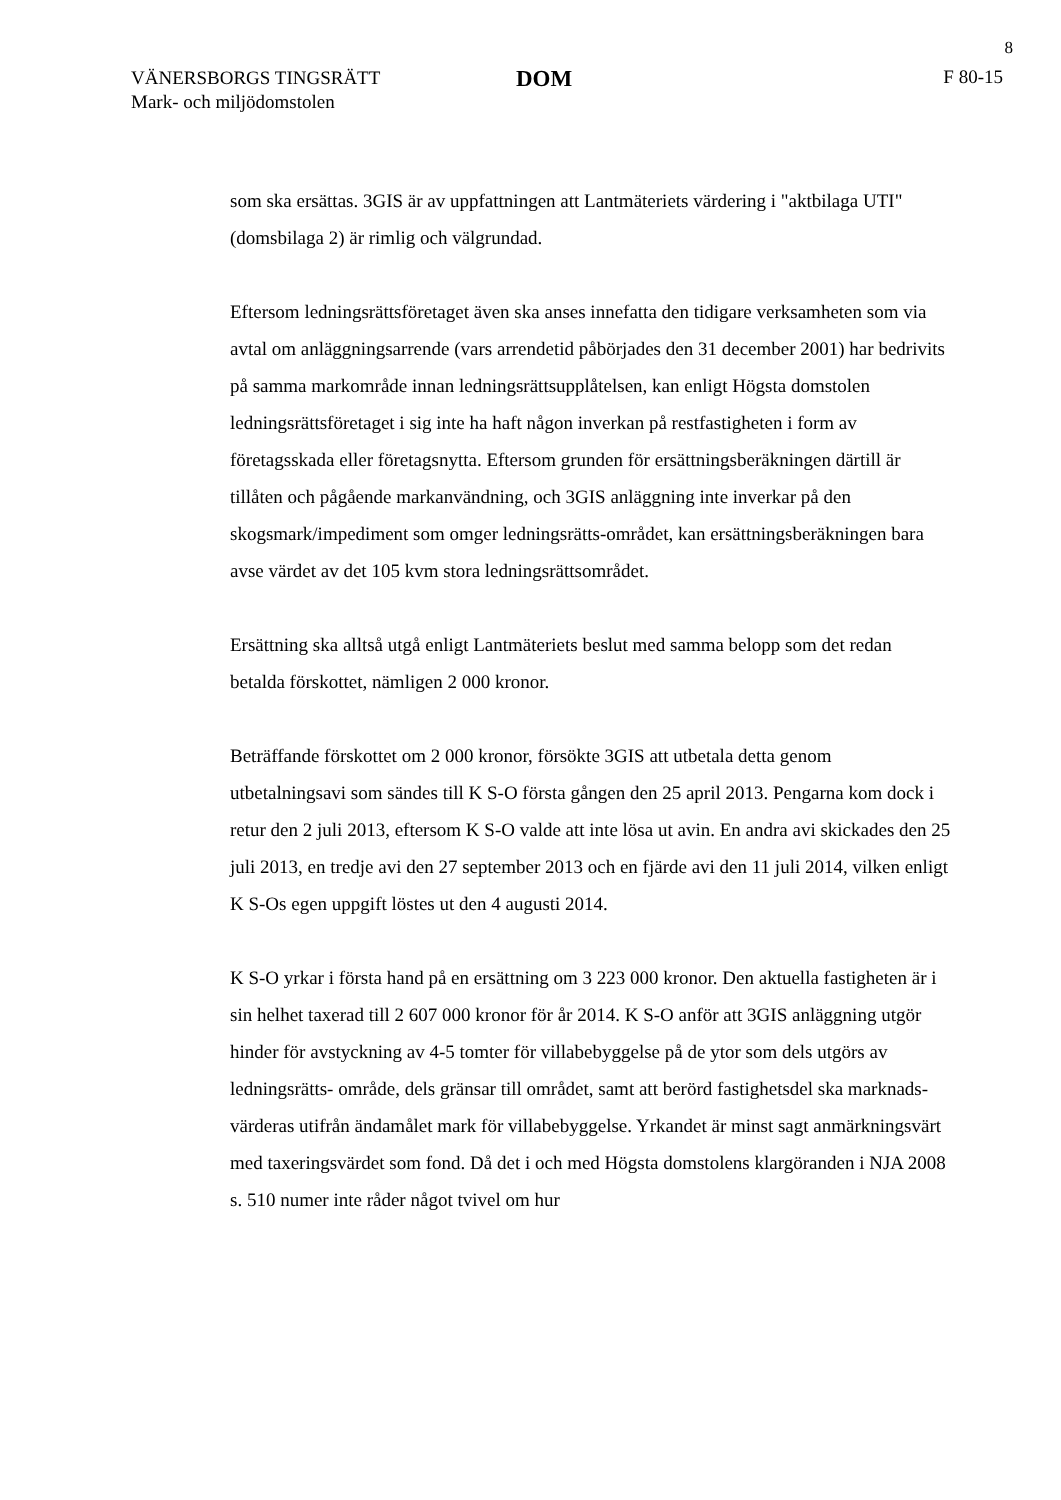8
VÄNERSBORGS TINGSRÄTT
Mark- och miljödomstolen
DOM
F 80-15
som ska ersättas. 3GIS är av uppfattningen att Lantmäteriets värdering i "aktbilaga UTI" (domsbilaga 2) är rimlig och välgrundad.
Eftersom ledningsrättsföretaget även ska anses innefatta den tidigare verksamheten som via avtal om anläggningsarrende (vars arrendetid påbörjades den 31 december 2001) har bedrivits på samma markområde innan ledningsrättsupplåtelsen, kan enligt Högsta domstolen ledningsrättsföretaget i sig inte ha haft någon inverkan på restfastigheten i form av företagsskada eller företagsnytta. Eftersom grunden för ersättningsberäkningen därtill är tillåten och pågående markanvändning, och 3GIS anläggning inte inverkar på den skogsmark/impediment som omger ledningsrätts-området, kan ersättningsberäkningen bara avse värdet av det 105 kvm stora ledningsrättsområdet.
Ersättning ska alltså utgå enligt Lantmäteriets beslut med samma belopp som det redan betalda förskottet, nämligen 2 000 kronor.
Beträffande förskottet om 2 000 kronor, försökte 3GIS att utbetala detta genom utbetalningsavi som sändes till K S-O första gången den 25 april 2013. Pengarna kom dock i retur den 2 juli 2013, eftersom K S-O valde att inte lösa ut avin. En andra avi skickades den 25 juli 2013, en tredje avi den 27 september 2013 och en fjärde avi den 11 juli 2014, vilken enligt K S-Os egen uppgift löstes ut den 4 augusti 2014.
K S-O yrkar i första hand på en ersättning om 3 223 000 kronor. Den aktuella fastigheten är i sin helhet taxerad till 2 607 000 kronor för år 2014. K S-O anför att 3GIS anläggning utgör hinder för avstyckning av 4-5 tomter för villabebyggelse på de ytor som dels utgörs av ledningsrätts- område, dels gränsar till området, samt att berörd fastighetsdel ska marknads- värderas utifrån ändamålet mark för villabebyggelse. Yrkandet är minst sagt anmärkningsvärt med taxeringsvärdet som fond. Då det i och med Högsta domstolens klargöranden i NJA 2008 s. 510 numer inte råder något tvivel om hur